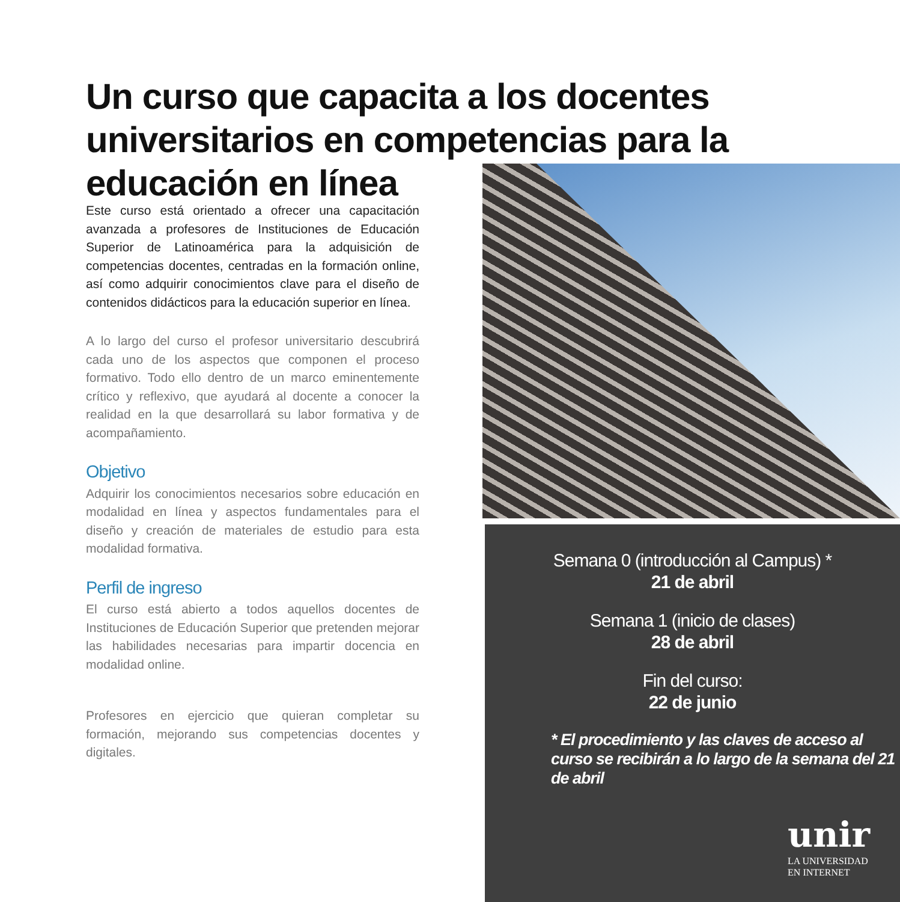Un curso que capacita a los docentes universitarios en competencias para la educación en línea
Este curso está orientado a ofrecer una capacitación avanzada a profesores de Instituciones de Educación Superior de Latinoamérica para la adquisición de competencias docentes, centradas en la formación online, así como adquirir conocimientos clave para el diseño de contenidos didácticos para la educación superior en línea.
A lo largo del curso el profesor universitario descubrirá cada uno de los aspectos que componen el proceso formativo. Todo ello dentro de un marco eminentemente crítico y reflexivo, que ayudará al docente a conocer la realidad en la que desarrollará su labor formativa y de acompañamiento.
Objetivo
Adquirir los conocimientos necesarios sobre educación en modalidad en línea y aspectos fundamentales para el diseño y creación de materiales de estudio para esta modalidad formativa.
Perfil de ingreso
El curso está abierto a todos aquellos docentes de Instituciones de Educación Superior que pretenden mejorar las habilidades necesarias para impartir docencia en modalidad online.
Profesores en ejercicio que quieran completar su formación, mejorando sus competencias docentes y digitales.
Semana 0 (introducción al Campus) *
21 de abril
Semana 1 (inicio de clases)
28 de abril
Fin del curso:
22 de junio
* El procedimiento y las claves de acceso al curso se recibirán a lo largo de la semana del 21 de abril
unir
LA UNIVERSIDAD
EN INTERNET